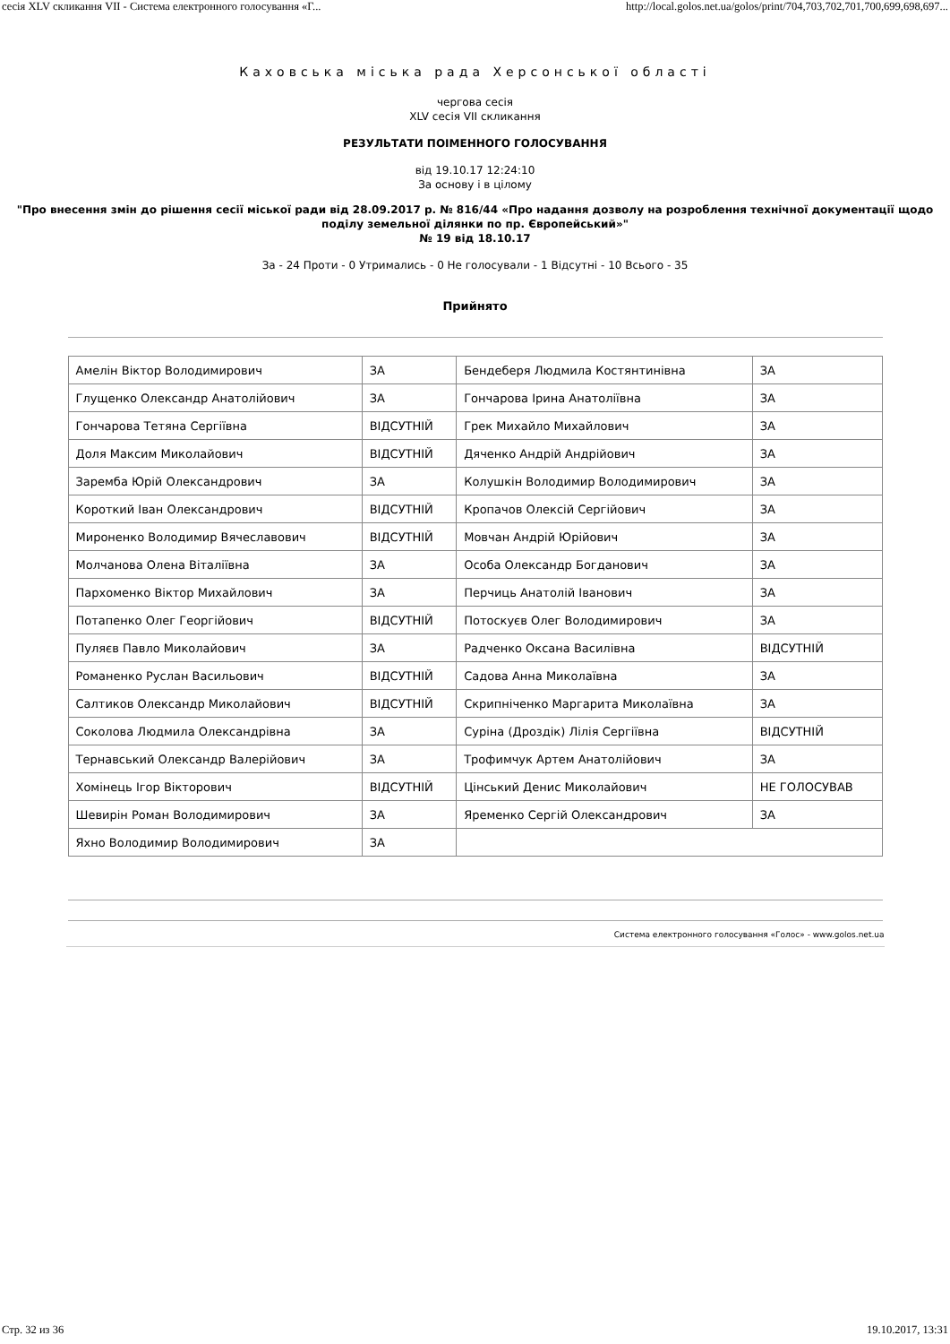сесія XLV скликання VII - Система електронного голосування «Г... http://local.golos.net.ua/golos/print/704,703,702,701,700,699,698,697...
Каховська міська рада Херсонської області
чергова сесія
XLV сесія VII скликання
РЕЗУЛЬТАТИ ПОІМЕННОГО ГОЛОСУВАННЯ
від 19.10.17 12:24:10
За основу і в цілому
"Про внесення змін до рішення сесії міської ради від 28.09.2017 р. № 816/44 «Про надання дозволу на розроблення технічної документації щодо поділу земельної ділянки по пр. Європейський»"
№ 19 від 18.10.17
За - 24 Проти - 0 Утримались - 0 Не голосували - 1 Відсутні - 10 Всього - 35
Прийнято
| Амелін Віктор Володимирович | ЗА | Бендеберя Людмила Костянтинівна | ЗА |
| Глущенко Олександр Анатолійович | ЗА | Гончарова Ірина Анатоліївна | ЗА |
| Гончарова Тетяна Сергіївна | ВІДСУТНІЙ | Грек Михайло Михайлович | ЗА |
| Доля Максим Миколайович | ВІДСУТНІЙ | Дяченко Андрій Андрійович | ЗА |
| Заремба Юрій Олександрович | ЗА | Колушкін Володимир Володимирович | ЗА |
| Короткий Іван Олександрович | ВІДСУТНІЙ | Кропачов Олексій Сергійович | ЗА |
| Мироненко Володимир Вячеславович | ВІДСУТНІЙ | Мовчан Андрій Юрійович | ЗА |
| Молчанова Олена Віталіївна | ЗА | Особа Олександр Богданович | ЗА |
| Пархоменко Віктор Михайлович | ЗА | Перчиць Анатолій Іванович | ЗА |
| Потапенко Олег Георгійович | ВІДСУТНІЙ | Потоскуєв Олег Володимирович | ЗА |
| Пуляєв Павло Миколайович | ЗА | Радченко Оксана Василівна | ВІДСУТНІЙ |
| Романенко Руслан Васильович | ВІДСУТНІЙ | Садова Анна Миколаївна | ЗА |
| Салтиков Олександр Миколайович | ВІДСУТНІЙ | Скрипніченко Маргарита Миколаївна | ЗА |
| Соколова Людмила Олександрівна | ЗА | Суріна (Дроздік) Лілія Сергіївна | ВІДСУТНІЙ |
| Тернавський Олександр Валерійович | ЗА | Трофимчук Артем Анатолійович | ЗА |
| Хомінець Ігор Вікторович | ВІДСУТНІЙ | Цінський Денис Миколайович | НЕ ГОЛОСУВАВ |
| Шевирін Роман Володимирович | ЗА | Яременко Сергій Олександрович | ЗА |
| Яхно Володимир Володимирович | ЗА | | |
Система електронного голосування «Голос» - www.golos.net.ua
Стр. 32 из 36 19.10.2017, 13:31